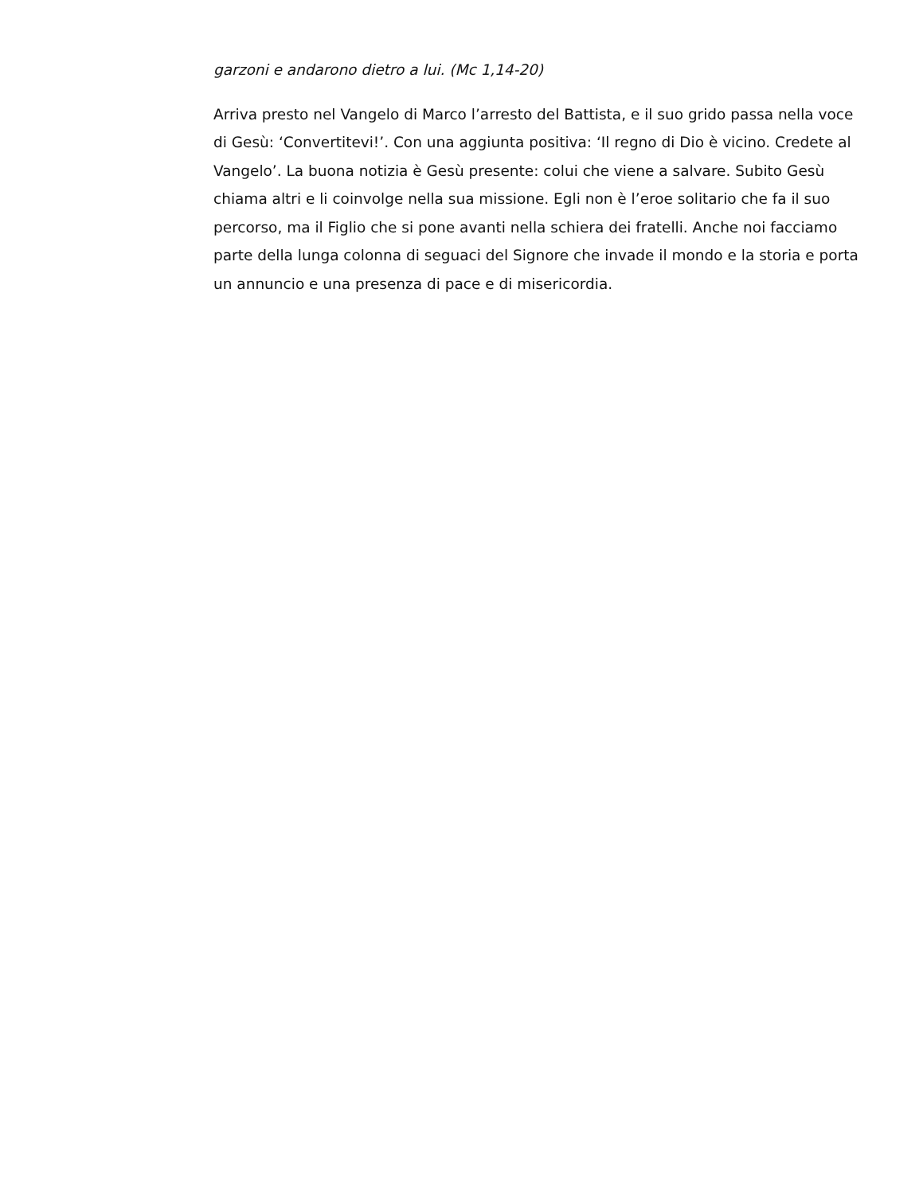garzoni e andarono dietro a lui. (Mc 1,14-20)
Arriva presto nel Vangelo di Marco l’arresto del Battista, e il suo grido passa nella voce di Gesù: ‘Convertitevi!’. Con una aggiunta positiva: ‘Il regno di Dio è vicino. Credete al Vangelo’. La buona notizia è Gesù presente: colui che viene a salvare. Subito Gesù chiama altri e li coinvolge nella sua missione. Egli non è l’eroe solitario che fa il suo percorso, ma il Figlio che si pone avanti nella schiera dei fratelli. Anche noi facciamo parte della lunga colonna di seguaci del Signore che invade il mondo e la storia e porta un annuncio e una presenza di pace e di misericordia.